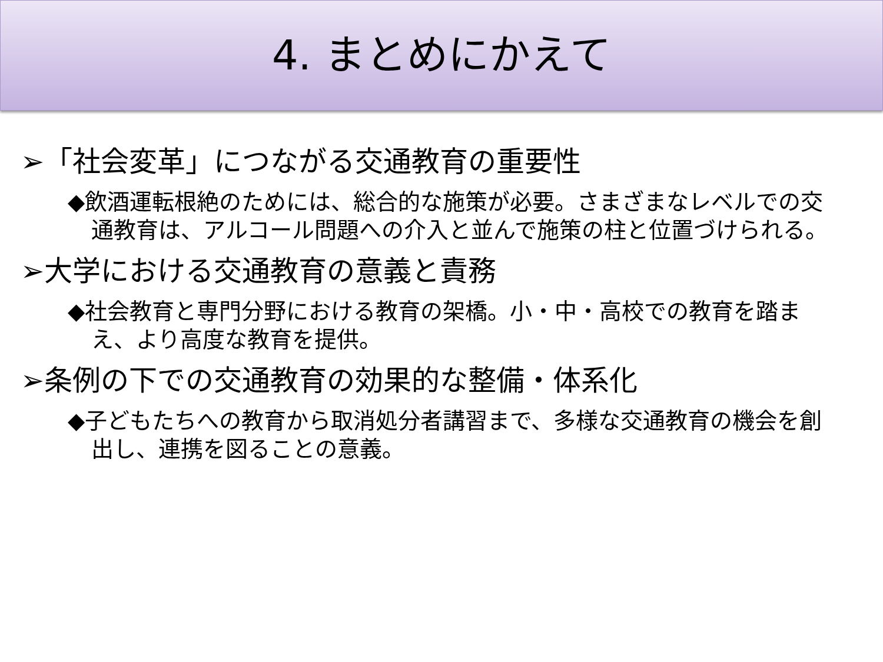4. まとめにかえて
➢「社会変革」につながる交通教育の重要性
◆飲酒運転根絶のためには、総合的な施策が必要。さまざまなレベルでの交通教育は、アルコール問題への介入と並んで施策の柱と位置づけられる。
➢大学における交通教育の意義と責務
◆社会教育と専門分野における教育の架橋。小・中・高校での教育を踏まえ、より高度な教育を提供。
➢条例の下での交通教育の効果的な整備・体系化
◆子どもたちへの教育から取消処分者講習まで、多様な交通教育の機会を創出し、連携を図ることの意義。